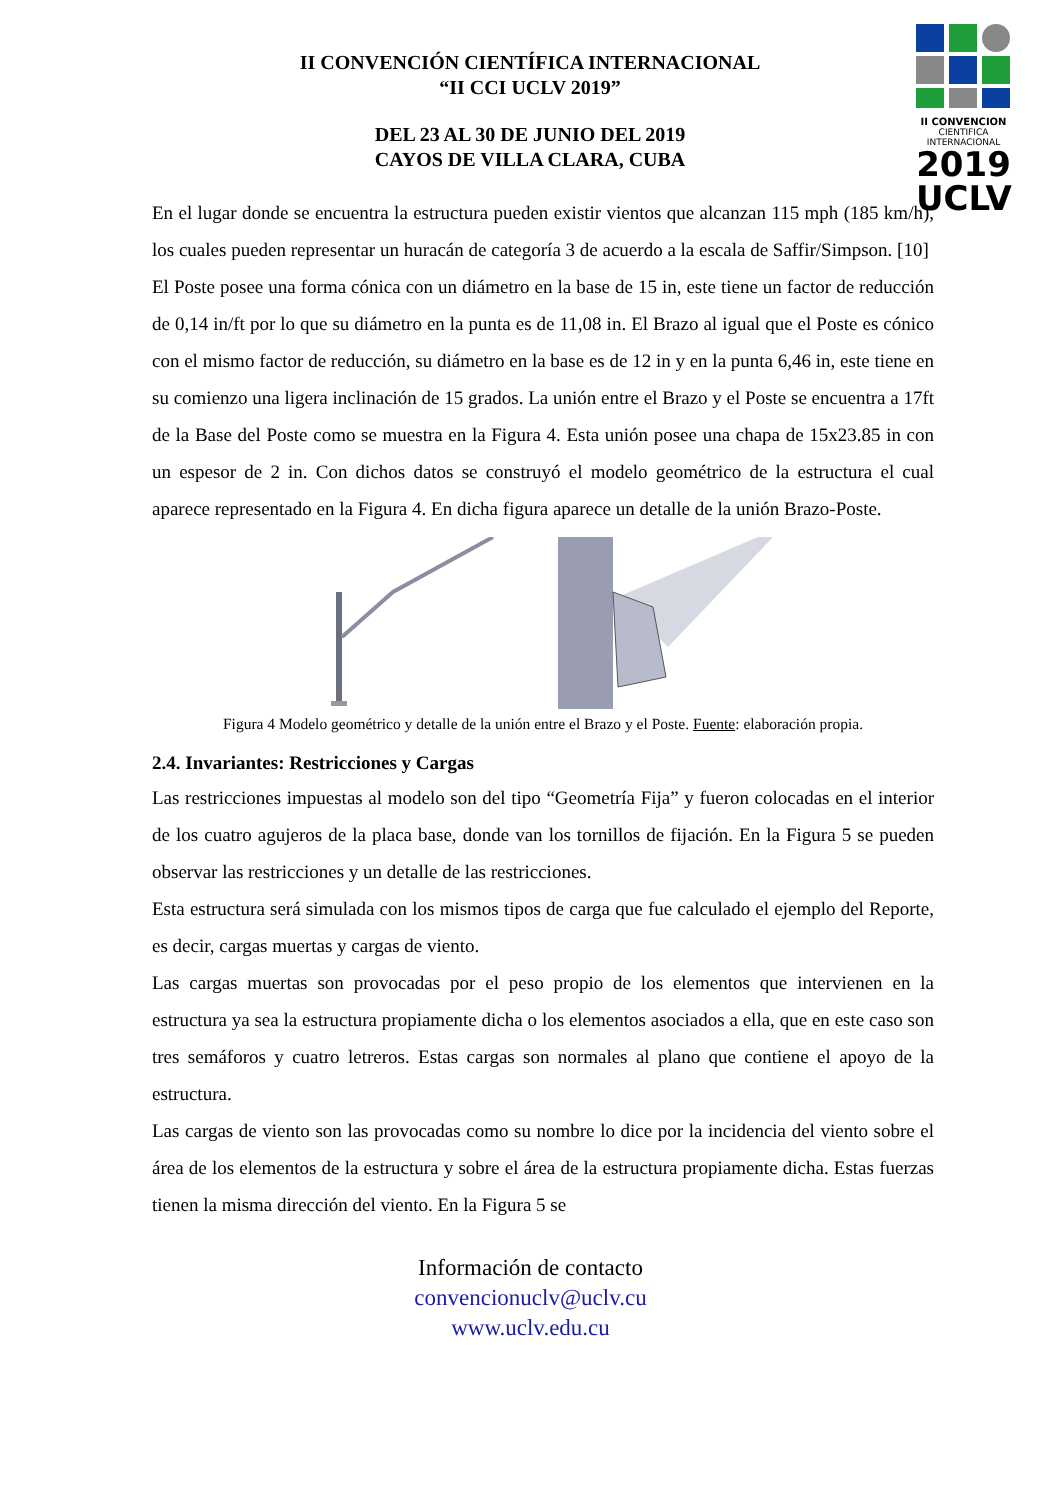II CONVENCION
CIENTIFICA INTERNACIONAL
2019
UCLV
II CONVENCIÓN CIENTÍFICA INTERNACIONAL
“II CCI UCLV 2019”
DEL 23 AL 30 DE JUNIO DEL 2019
CAYOS DE VILLA CLARA, CUBA
En el lugar donde se encuentra la estructura pueden existir vientos que alcanzan 115 mph (185 km/h), los cuales pueden representar un huracán de categoría 3 de acuerdo a la escala de Saffir/Simpson. [10]
El Poste posee una forma cónica con un diámetro en la base de 15 in, este tiene un factor de reducción de 0,14 in/ft por lo que su diámetro en la punta es de 11,08 in. El Brazo al igual que el Poste es cónico con el mismo factor de reducción, su diámetro en la base es de 12 in y en la punta 6,46 in, este tiene en su comienzo una ligera inclinación de 15 grados. La unión entre el Brazo y el Poste se encuentra a 17ft de la Base del Poste como se muestra en la Figura 4. Esta unión posee una chapa de 15x23.85 in con un espesor de 2 in. Con dichos datos se construyó el modelo geométrico de la estructura el cual aparece representado en la Figura 4. En dicha figura aparece un detalle de la unión Brazo-Poste.
Figura 4 Modelo geométrico y detalle de la unión entre el Brazo y el Poste. Fuente: elaboración propia.
2.4. Invariantes: Restricciones y Cargas
Las restricciones impuestas al modelo son del tipo “Geometría Fija” y fueron colocadas en el interior de los cuatro agujeros de la placa base, donde van los tornillos de fijación. En la Figura 5 se pueden observar las restricciones y un detalle de las restricciones.
Esta estructura será simulada con los mismos tipos de carga que fue calculado el ejemplo del Reporte, es decir, cargas muertas y cargas de viento.
Las cargas muertas son provocadas por el peso propio de los elementos que intervienen en la estructura ya sea la estructura propiamente dicha o los elementos asociados a ella, que en este caso son tres semáforos y cuatro letreros. Estas cargas son normales al plano que contiene el apoyo de la estructura.
Las cargas de viento son las provocadas como su nombre lo dice por la incidencia del viento sobre el área de los elementos de la estructura y sobre el área de la estructura propiamente dicha. Estas fuerzas tienen la misma dirección del viento. En la Figura 5 se
Información de contacto
convencionuclv@uclv.cu
www.uclv.edu.cu